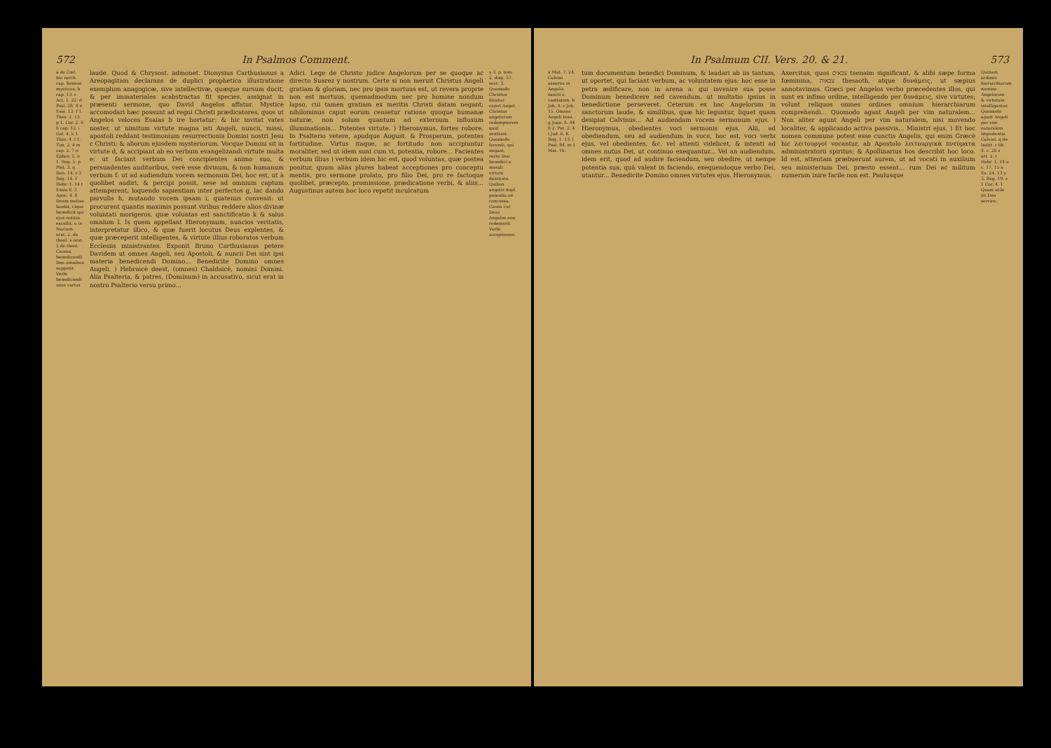572 In Psalmos Comment.
a de Cœl. hie rarch. cap. Sensus mysticus. b cap. 13. c Act. 1. 22. d Psal. 28. 4 e Esai. 13. f 1. Thes. 2. 13. g 1. Cor. 2. 6 h cap. 12. i Gal. 4. k 1. Thes. 4. l 1. Tim. 2. 4 m cap. 2. 7 n Ephes. 5. o 1. Reg. 5. p Phil. 3. q Dan. 14. r 3 Reg. 14. f Hebr. 1. 14 t Esaia 6. 3 Apoc. 4. 8 Deum melius laudat, cique benedicit qui ejus notitia excellit. u in Naziant. orat. 2. de theol. x orat. 2 de theol. Caussa benedicendi Deo omnibus suppetit. Verbi benedicendi usus varius
laude. Quod & Chrysost. admonet. Dionysius Carthusianus a Areopagitam declarans de duplici prophetica illustratione exemplum anagogicæ, sive intellectivæ, quæque sursum ducit, & per immateriales acabstractas fit species, assignat in præsenti sermone, quo David Angelos affatur. Mysticè accomodari hæc possunt ad regni Christi prædicatores, quos ut Angelos veloces Esaias b ire hortatur: & hic invitat vates noster, ut nimitum virtute magna isti Angeli, nuncii, missi, apostoli reddant testimonium resurrectionis Domini nostri Jesu c Christi; & aliorum ejusdem mysteriorum. Vocque Domini sit in virtute d, & accipiant ab eo verbum evangelizandi virtute multa e: ut faciant verbum Dei concipientes animo suo, & persuadentes auditoribus, verè esse divinum, & non humanum verbum f: ut ad audiendum vocem sermonum Dei, hoc est, ut à quolibet audiri, & percipi possit, sese ad omnium captum attemperent; loquendo sapientiam inter perfectos g, lac dando parvulis h, mutando vocem ipsam i, quatenus convenit: ut procurent quantis maximis possunt viribus reddere alios divinæ voluntati morigeros, quæ voluntas est sanctificatio k & salus omnium l. Is quem appellant Hieronymum, nuncios veritatis, interpretatur illico, & quæ fuerit locutus Deus explentes, & quæ præceperit intelligentes, & virtute illius roboratos verbum Ecclesiis ministrantes. Exponit Bruno Carthusianus petere Davidem ut omnes Angeli, seu Apostoli, & nuncii Dei sint ipsi materia benedicendi Domino... Benedicite Domino omnes Angeli. ) Hebraicè deest, (omnes) Chaldaicè, nomini Domini. Alia Psalteria, & patres, (Dominum) in accusativo, sicut erat in nostro Psalterio versu primo...
Adici. Lege de Christo judice Angelorum per se quoque ac directo Suarez y nostrum. Certe si non meruit Christus Angeli gratiam & gloriam, nec pro ipsis mortuus est, ut revera proprie non est mortuus, quemadmodum nec pro homine nondum lapso, cui tamen gratiam ex meritis Christi datam negant; nihilominus caput eorum censetur ratione quoque humanæ naturæ, non solum quantum ad externum influxum illuminationis... Potentes virtute. ) Hieronymus, fortes robore. In Psalterio vetere, apudque August. & Prosperum, potentes fortitudine. Virtus itaque, ac fortitudo non accipiuntur moraliter, sed ut idem sunt cum vi, potentia, robore... Facientes verbum illius ) verbum idem hic est, quod voluntas, quæ postea ponitur, quum aliàs plures habeat acceptiones pro conceptu mentis, pro sermone prolato, pro filio Dei, pro re factoque quolibet, præcepto, promissione, prædicatione verbi, & aliis... Augustinus autem hoc loco repetit inculcatum
y 3. p. tom. 2. disp. 57. sect. 3. Quomodo Christus dicatur caput Angel. Christus angelorum redemptorem quid sentiunt. Quomodo ferendi, qui negant, recte Deo benedici a morali virtute destituto. Quibus angelis dupl. potentia sit concessa. Causa cur Deus Angelos non redemerit. Verbi acceptiones.
In Psalmum CII. Vers. 20. & 21. 573
a Mat. 7. 24. Calvini assertis in Angelis sancti o vanitatem. b Job. 4. c Job. 15. Omnes Angeli boni. g Joan. 8. 44 h 2. Pet. 2. 4 i Jud. 6. K Reg. 1. 13. l Psal. 84. m 1 Mat. 10.
tum documentum benedici Dominum, & laudari ab iis tantum, ut oportet, qui faciant verbum, ac voluntatem ejus: hoc esse in petra ædificare, non in arena a: qui invenire sua posse Dominum benedicere sed cavendum, ut multatio ipsius in benedictione perseveret. Ceterum ex hac Angelorum in sanctorum laude, & similibus, quæ hic leguntur, liquet quam desipiat Calvinus... Ad audiendam vocem sermonum ejus. ) Hieronymus, obedientes voci sermonis ejus. Alii, ad obediendum, seu ad audiendum in voce, hoc est, voci verbi ejus, vel obedientes, &c. vel attenti videlicet, & intenti ad omnes nutus Dei, ut continuo exequantur... Vel an audiendum, idem erit, quod ad audire faciendum, seu obedire, ut nempe potentia sua, quâ valent in faciendo, exequendoque verbo Dei, utantur... Benedicite Domino omnes virtutes ejus. Hieronymus,
Axercitus, quos צבאים tsenaim significant, & alibi sæpe forma fœminina, צבאות thesaoth, atque δυνάμεις, ut sæpius annotavimus. Græci per Angelos verbo præcedentes illos, qui sunt ex infimo ordine, intelligendo per δυνάμεις, sive virtutes; volunt reliquos omnes ordines omnium hierarchiarum comprehendi... Quomodo agant Angeli per vim naturalem... Non aliter agunt Angeli per vim naturalem, nisi movendo localiter, & applicando activa passivis... Ministri ejus. ) Et hoc nomen commune potest esse cunctis Angelis, qui enim Græcè hic λειτουργοί vocantur, ab Apostolo λειτουργικὰ πνεύματα administratorii spiritus; & Apollinarius hos describit hoc loco. Id est, attentam præbuerunt aurem, ut ad vocati in auxilium seu ministerium Dei, præsto essent... rum Dei ac militum numerum inire facile non est. Paulusque
Quinam ordines hierarchiarum nomine Angelorum & virtutum intelligantur. Quomodo agant Angeli per vim naturalem Impudentia Calvini. q de Instit. r lib. 9. c. 20 s art. 2. t Hebr. 1. 14 u c. 17. 15 x Ex. 24. 13 y 3. Reg. 19. z 1 Cor. 4. 1 Quam utile sit Deo servire.